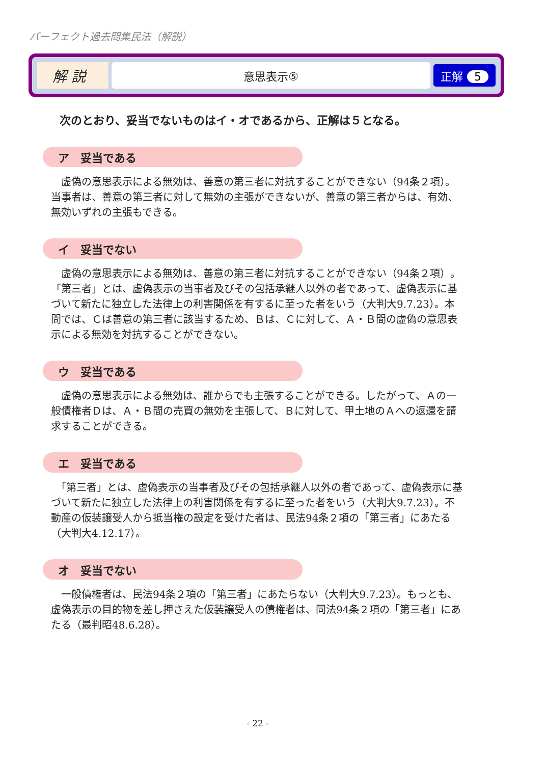パーフェクト過去問集民法（解説）
解 説
意思表示⑤
正解 5
次のとおり、妥当でないものはイ・オであるから、正解は５となる。
ア　妥当である
　虚偽の意思表示による無効は、善意の第三者に対抗することができない（94条２項）。当事者は、善意の第三者に対して無効の主張ができないが、善意の第三者からは、有効、無効いずれの主張もできる。
イ　妥当でない
　虚偽の意思表示による無効は、善意の第三者に対抗することができない（94条２項）。「第三者」とは、虚偽表示の当事者及びその包括承継人以外の者であって、虚偽表示に基づいて新たに独立した法律上の利害関係を有するに至った者をいう（大判大9.7.23）。本問では、Ｃは善意の第三者に該当するため、Ｂは、Ｃに対して、Ａ・Ｂ間の虚偽の意思表示による無効を対抗することができない。
ウ　妥当である
　虚偽の意思表示による無効は、誰からでも主張することができる。したがって、Ａの一般債権者Ｄは、Ａ・Ｂ間の売買の無効を主張して、Ｂに対して、甲土地のＡへの返還を請求することができる。
エ　妥当である
　「第三者」とは、虚偽表示の当事者及びその包括承継人以外の者であって、虚偽表示に基づいて新たに独立した法律上の利害関係を有するに至った者をいう（大判大9.7.23）。不動産の仮装譲受人から抵当権の設定を受けた者は、民法94条２項の「第三者」にあたる（大判大4.12.17）。
オ　妥当でない
　一般債権者は、民法94条２項の「第三者」にあたらない（大判大9.7.23）。もっとも、虚偽表示の目的物を差し押さえた仮装譲受人の債権者は、同法94条２項の「第三者」にあたる（最判昭48.6.28）。
- 22 -